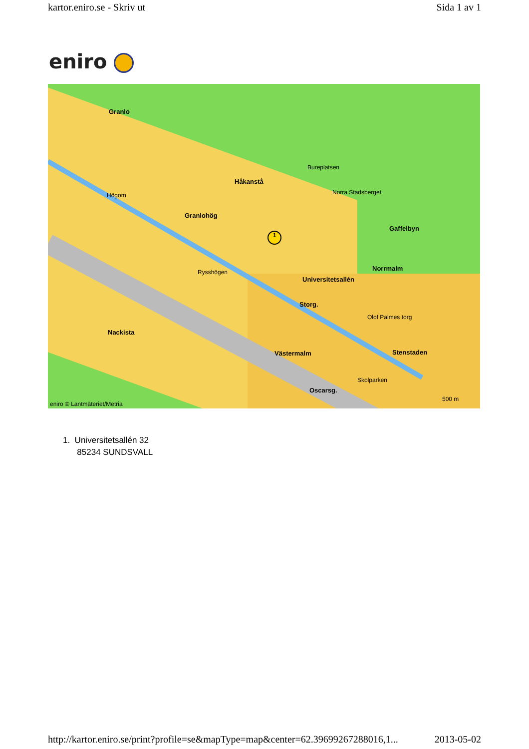kartor.eniro.se - Skriv ut Sida 1 av 1
eniro
Granlo
Håkanstå
Granlohög
Gaffelbyn
Norrmalm
Nackista
Västermalm Stenstaden
Bureplatsen
Norra Stadsberget
Högom
Rysshögen
Universitetsallén
Storg.
Olof Palmes torg
Skolparken
Oscarsg.
eniro © Lantmäteriet/Metria
500 m
1
1. Universitetsallén 32
85234 SUNDSVALL
http://kartor.eniro.se/print?profile=se&mapType=map&center=62.39699267288016,1... 2013-05-02